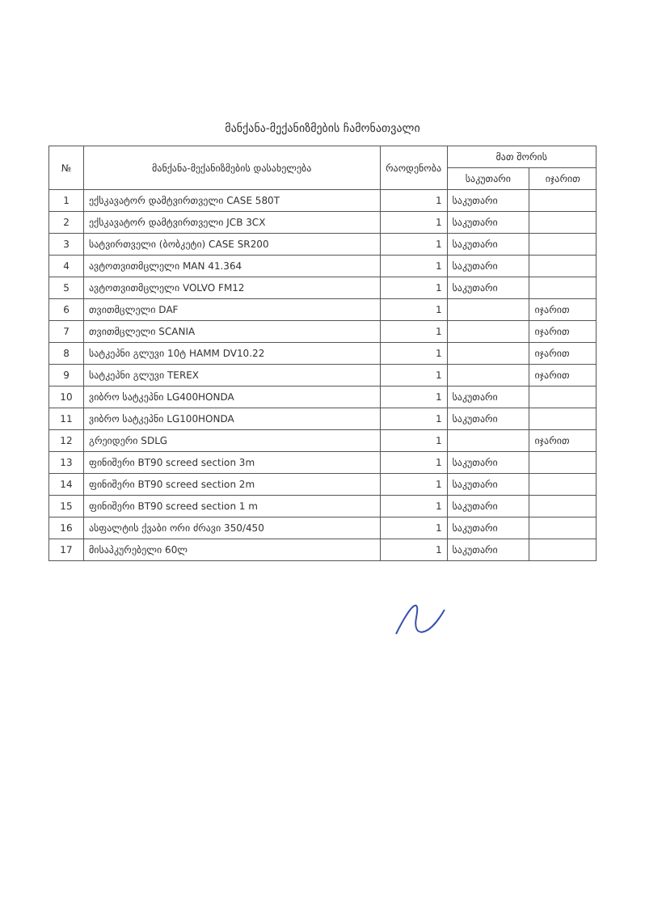მანქანა-მექანიზმების ჩამონათვალი
| № | მანქანა-მექანიზმების დასახელება | რაოდენობა | მათ შორის | |
| --- | --- | --- | --- | --- |
| | | | საკუთარი | იჯარით |
| 1 | ექსკავატორ დამტვირთველი CASE 580T | 1 | საკუთარი | |
| 2 | ექსკავატორ დამტვირთველი JCB 3CX | 1 | საკუთარი | |
| 3 | სატვირთველი (ბობკეტი) CASE SR200 | 1 | საკუთარი | |
| 4 | ავტოთვითმცლელი MAN 41.364 | 1 | საკუთარი | |
| 5 | ავტოთვითმცლელი VOLVO FM12 | 1 | საკუთარი | |
| 6 | თვითმცლელი DAF | 1 | | იჯარით |
| 7 | თვითმცლელი SCANIA | 1 | | იჯარით |
| 8 | სატკეპნი გლუვი 10ტ HAMM DV10.22 | 1 | | იჯარით |
| 9 | სატკეპნი გლუვი TEREX | 1 | | იჯარით |
| 10 | ვიბრო სატკეპნი LG400HONDA | 1 | საკუთარი | |
| 11 | ვიბრო სატკეპნი LG100HONDA | 1 | საკუთარი | |
| 12 | გრეიდერი SDLG | 1 | | იჯარით |
| 13 | ფინიშერი BT90 screed section 3m | 1 | საკუთარი | |
| 14 | ფინიშერი BT90 screed section 2m | 1 | საკუთარი | |
| 15 | ფინიშერი BT90 screed section 1 m | 1 | საკუთარი | |
| 16 | ასფალტის ქვაბი ორი ძრავი 350/450 | 1 | საკუთარი | |
| 17 | მისაპკურებელი 60ლ | 1 | საკუთარი | |